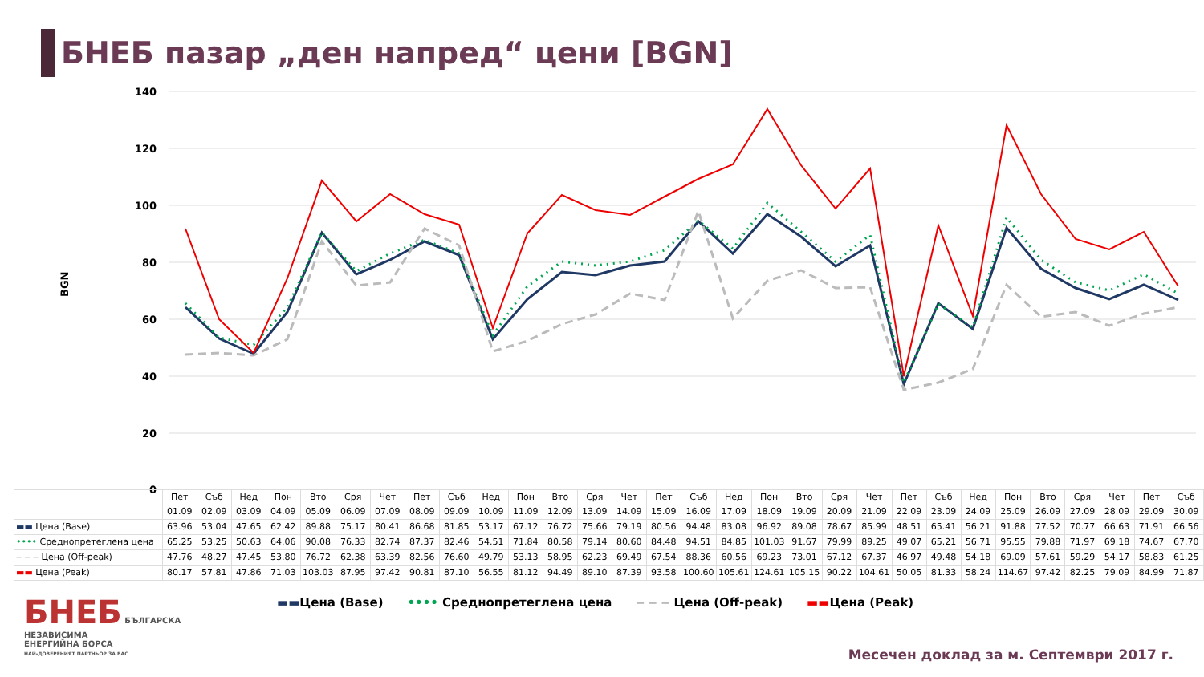БНЕБ пазар „ден напред“ цени [BGN]
140
120
100
80
60
40
20
0
BGN
| | Пет 01.09 | Съб 02.09 | Нед 03.09 | Пон 04.09 | Вто 05.09 | Сря 06.09 | Чет 07.09 | Пет 08.09 | Съб 09.09 | Нед 10.09 | Пон 11.09 | Вто 12.09 | Сря 13.09 | Чет 14.09 | Пет 15.09 | Съб 16.09 | Нед 17.09 | Пон 18.09 | Вто 19.09 | Сря 20.09 | Чет 21.09 | Пет 22.09 | Съб 23.09 | Нед 24.09 | Пон 25.09 | Вто 26.09 | Сря 27.09 | Чет 28.09 | Пет 29.09 | Съб 30.09 |
| --- | --- | --- | --- | --- | --- | --- | --- | --- | --- | --- | --- | --- | --- | --- | --- | --- | --- | --- | --- | --- | --- | --- | --- | --- | --- | --- | --- | --- | --- | --- |
| ▬▬ Цена (Base) | 63.96 | 53.04 | 47.65 | 62.42 | 89.88 | 75.17 | 80.41 | 86.68 | 81.85 | 53.17 | 67.12 | 76.72 | 75.66 | 79.19 | 80.56 | 94.48 | 83.08 | 96.92 | 89.08 | 78.67 | 85.99 | 48.51 | 65.41 | 56.21 | 91.88 | 77.52 | 70.77 | 66.63 | 71.91 | 66.56 |
| •••• Среднопретеглена цена | 65.25 | 53.25 | 50.63 | 64.06 | 90.08 | 76.33 | 82.74 | 87.37 | 82.46 | 54.51 | 71.84 | 80.58 | 79.14 | 80.60 | 84.48 | 94.51 | 84.85 | 101.03 | 91.67 | 79.99 | 89.25 | 49.07 | 65.21 | 56.71 | 95.55 | 79.88 | 71.97 | 69.18 | 74.67 | 67.70 |
| ‒ ‒ ‒ Цена (Off-peak) | 47.76 | 48.27 | 47.45 | 53.80 | 76.72 | 62.38 | 63.39 | 82.56 | 76.60 | 49.79 | 53.13 | 58.95 | 62.23 | 69.49 | 67.54 | 88.36 | 60.56 | 69.23 | 73.01 | 67.12 | 67.37 | 46.97 | 49.48 | 54.18 | 69.09 | 57.61 | 59.29 | 54.17 | 58.83 | 61.25 |
| ▬▬ Цена (Peak) | 80.17 | 57.81 | 47.86 | 71.03 | 103.03 | 87.95 | 97.42 | 90.81 | 87.10 | 56.55 | 81.12 | 94.49 | 89.10 | 87.39 | 93.58 | 100.60 | 105.61 | 124.61 | 105.15 | 90.22 | 104.61 | 50.05 | 81.33 | 58.24 | 114.67 | 97.42 | 82.25 | 79.09 | 84.99 | 71.87 |
▬▬Цена (Base) •••• Среднопретеглена цена ‒ ‒ ‒ Цена (Off-peak) ▬▬Цена (Peak)
БНЕБ БЪЛГАРСКА
НЕЗАВИСИМА
ЕНЕРГИЙНА БОРСА
НАЙ-ДОВЕРЕНИЯТ ПАРТНЬОР ЗА ВАС
Месечен доклад за м. Септември 2017 г.